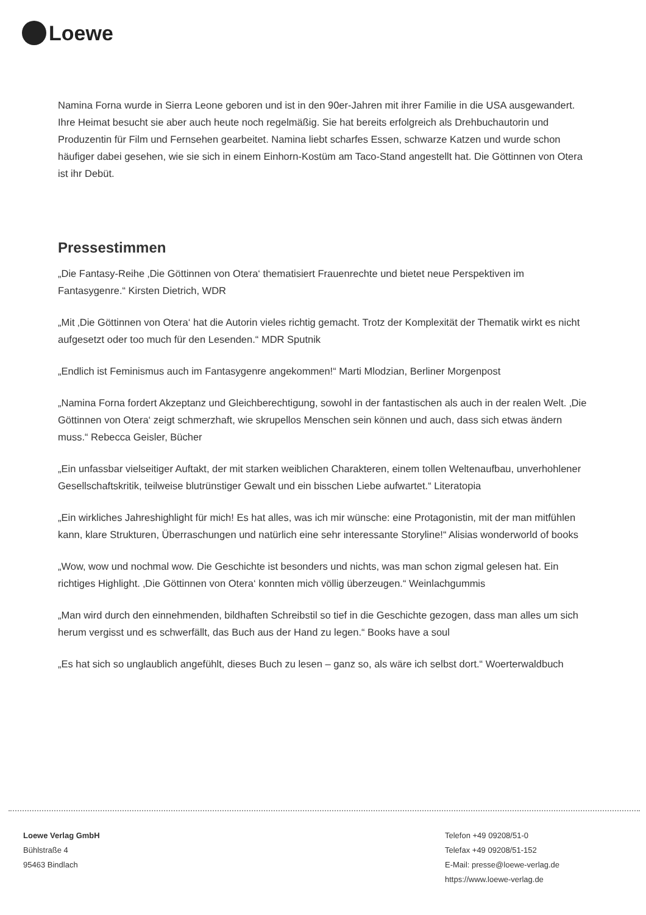Loewe
Namina Forna wurde in Sierra Leone geboren und ist in den 90er-Jahren mit ihrer Familie in die USA ausgewandert. Ihre Heimat besucht sie aber auch heute noch regelmäßig. Sie hat bereits erfolgreich als Drehbuchautorin und Produzentin für Film und Fernsehen gearbeitet. Namina liebt scharfes Essen, schwarze Katzen und wurde schon häufiger dabei gesehen, wie sie sich in einem Einhorn-Kostüm am Taco-Stand angestellt hat. Die Göttinnen von Otera ist ihr Debüt.
Pressestimmen
„Die Fantasy-Reihe ‚Die Göttinnen von Otera‘ thematisiert Frauenrechte und bietet neue Perspektiven im Fantasygenre.“ Kirsten Dietrich, WDR
„Mit ‚Die Göttinnen von Otera‘ hat die Autorin vieles richtig gemacht. Trotz der Komplexität der Thematik wirkt es nicht aufgesetzt oder too much für den Lesenden.“ MDR Sputnik
„Endlich ist Feminismus auch im Fantasygenre angekommen!“ Marti Mlodzian, Berliner Morgenpost
„Namina Forna fordert Akzeptanz und Gleichberechtigung, sowohl in der fantastischen als auch in der realen Welt. ‚Die Göttinnen von Otera‘ zeigt schmerzhaft, wie skrupellos Menschen sein können und auch, dass sich etwas ändern muss.“ Rebecca Geisler, Bücher
„Ein unfassbar vielseitiger Auftakt, der mit starken weiblichen Charakteren, einem tollen Weltenaufbau, unverhohlener Gesellschaftskritik, teilweise blutrünstiger Gewalt und ein bisschen Liebe aufwartet.“ Literatopia
„Ein wirkliches Jahreshighlight für mich! Es hat alles, was ich mir wünsche: eine Protagonistin, mit der man mitfühlen kann, klare Strukturen, Überraschungen und natürlich eine sehr interessante Storyline!“ Alisias wonderworld of books
„Wow, wow und nochmal wow. Die Geschichte ist besonders und nichts, was man schon zigmal gelesen hat. Ein richtiges Highlight. ‚Die Göttinnen von Otera‘ konnten mich völlig überzeugen.“ Weinlachgummis
„Man wird durch den einnehmenden, bildhaften Schreibstil so tief in die Geschichte gezogen, dass man alles um sich herum vergisst und es schwerfällt, das Buch aus der Hand zu legen.“ Books have a soul
„Es hat sich so unglaublich angefühlt, dieses Buch zu lesen – ganz so, als wäre ich selbst dort.“ Woerterwaldbuch
Loewe Verlag GmbH
Bühlstraße 4
95463 Bindlach
Telefon +49 09208/51-0
Telefax +49 09208/51-152
E-Mail: presse@loewe-verlag.de
https://www.loewe-verlag.de